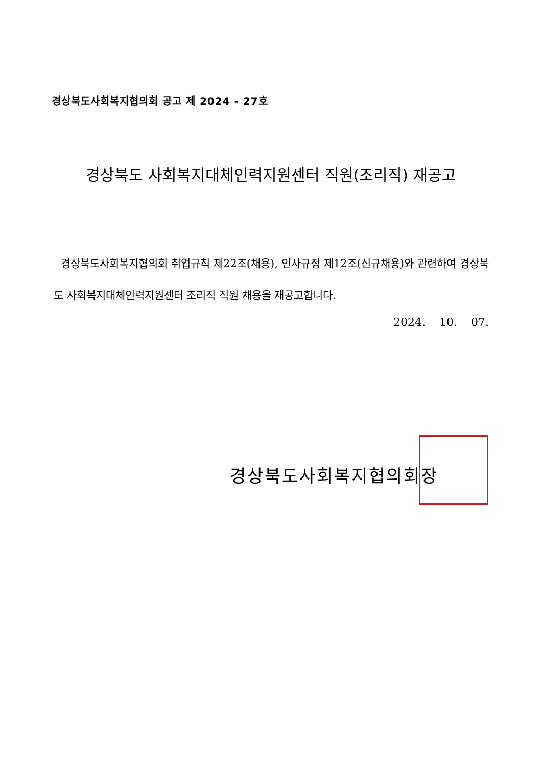경상북도사회복지협의회 공고 제 2024 - 27호
경상북도 사회복지대체인력지원센터 직원(조리직) 재공고
경상북도사회복지협의회 취업규칙 제22조(채용), 인사규정 제12조(신규채용)와 관련하여 경상북도 사회복지대체인력지원센터 조리직 직원 채용을 재공고합니다.
2024. 10. 07.
경상북도사회복지협의회장